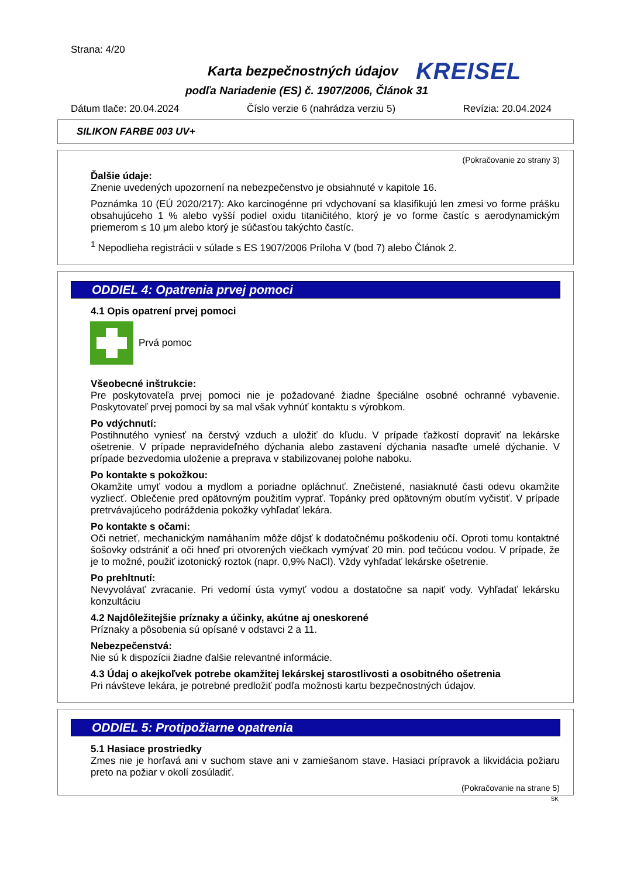Strana: 4/20
Karta bezpečnostných údajov KREISEL
podľa Nariadenie (ES) č. 1907/2006, Článok 31
Dátum tlače: 20.04.2024 Číslo verzie 6 (nahrádza verziu 5) Revízia: 20.04.2024
SILIKON FARBE 003 UV+
(Pokračovanie zo strany 3)
Ďalšie údaje:
Znenie uvedených upozornení na nebezpečenstvo je obsiahnuté v kapitole 16.
Poznámka 10 (EÚ 2020/217): Ako karcinogénne pri vdychovaní sa klasifikujú len zmesi vo forme prášku obsahujúceho 1 % alebo vyšší podiel oxidu titaničitého, ktorý je vo forme častíc s aerodynamickým priemerom ≤ 10 μm alebo ktorý je súčasťou takýchto častíc.
<sup>1</sup> Nepodlieha registrácii v súlade s ES 1907/2006 Príloha V (bod 7) alebo Článok 2.
ODDIEL 4: Opatrenia prvej pomoci
4.1 Opis opatrení prvej pomoci
Prvá pomoc
Všeobecné inštrukcie:
Pre poskytovateľa prvej pomoci nie je požadované žiadne špeciálne osobné ochranné vybavenie. Poskytovateľ prvej pomoci by sa mal však vyhnúť kontaktu s výrobkom.
Po vdýchnutí:
Postihnutého vyniesť na čerstvý vzduch a uložiť do kľudu. V prípade ťažkostí dopraviť na lekárske ošetrenie. V prípade nepravideľného dýchania alebo zastavení dýchania nasaďte umelé dýchanie. V prípade bezvedomia uloženie a preprava v stabilizovanej polohe naboku.
Po kontakte s pokožkou:
Okamžite umyť vodou a mydlom a poriadne opláchnuť. Znečistené, nasiaknuté časti odevu okamžite vyzliecť. Oblečenie pred opätovným použitím vyprať. Topánky pred opätovným obutím vyčistiť. V prípade pretrvávajúceho podráždenia pokožky vyhľadať lekára.
Po kontakte s očami:
Oči netrieť, mechanickým namáhaním môže dôjsť k dodatočnému poškodeniu očí. Oproti tomu kontaktné šošovky odstrániť a oči hneď pri otvorených viečkach vymývať 20 min. pod tečúcou vodou. V prípade, že je to možné, použiť izotonický roztok (napr. 0,9% NaCl). Vždy vyhľadať lekárske ošetrenie.
Po prehltnutí:
Nevyvolávať zvracanie. Pri vedomí ústa vymyť vodou a dostatočne sa napiť vody. Vyhľadať lekársku konzultáciu
4.2 Najdôležitejšie príznaky a účinky, akútne aj oneskorené
Príznaky a pôsobenia sú opísané v odstavci 2 a 11.
Nebezpečenstvá:
Nie sú k dispozícii žiadne ďalšie relevantné informácie.
4.3 Údaj o akejkoľvek potrebe okamžitej lekárskej starostlivosti a osobitného ošetrenia
Pri návšteve lekára, je potrebné predložiť podľa možnosti kartu bezpečnostných údajov.
ODDIEL 5: Protipožiarne opatrenia
5.1 Hasiace prostriedky
Zmes nie je horľavá ani v suchom stave ani v zamiešanom stave. Hasiaci prípravok a likvidácia požiaru preto na požiar v okolí zosúladiť.
(Pokračovanie na strane 5)
SK